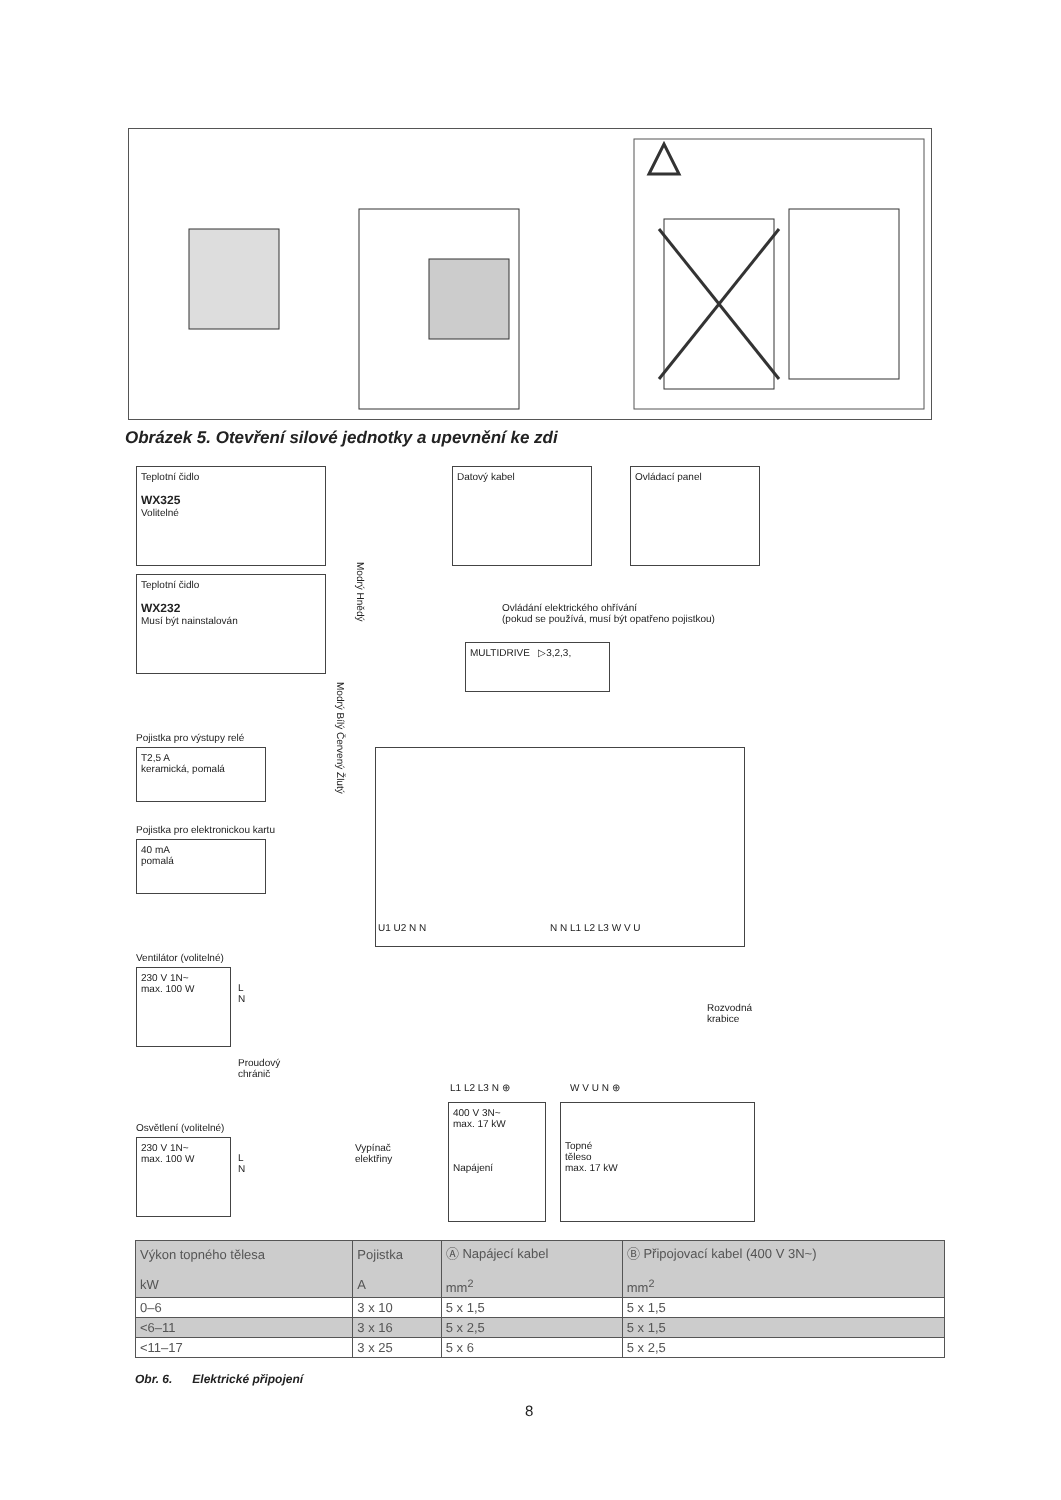Obrázek 5. Otevření silové jednotky a upevnění ke zdi
Teplotní čidlo
WX325
Volitelné
Teplotní čidlo
WX232
Musí být nainstalován
Datový kabel Ovládací panel
Ovládání elektrického ohřívání
(pokud se používá, musí být opatřeno pojistkou)
MULTIDRIVE ▷3,2,3,
Modrý Hnědý
Modrý Bílý Červený Žlutý
Pojistka pro výstupy relé
T2,5 A
keramická, pomalá
Pojistka pro elektronickou kartu
40 mA
pomalá
U1 U2 N N N N L1 L2 L3 W V U
Ventilátor (volitelné)
230 V 1N~
max. 100 W
L
N
Proudový
chránič
Rozvodná
krabice
Osvětlení (volitelné)
230 V 1N~
max. 100 W
L
N
Vypínač
elektřiny
L1 L2 L3 N ⊕
400 V 3N~
max. 17 kW
Napájení
W V U N ⊕
Topné
těleso
max. 17 kW
| Výkon topného tělesa kW | Pojistka A | Ⓐ Napájecí kabel mm<sup>2</sup> | Ⓑ Připojovací kabel (400 V 3N~) mm<sup>2</sup> |
| --- | --- | --- | --- |
| 0–6 | 3 x 10 | 5 x 1,5 | 5 x 1,5 |
| <6–11 | 3 x 16 | 5 x 2,5 | 5 x 1,5 |
| <11–17 | 3 x 25 | 5 x 6 | 5 x 2,5 |
Obr. 6. Elektrické připojení
8